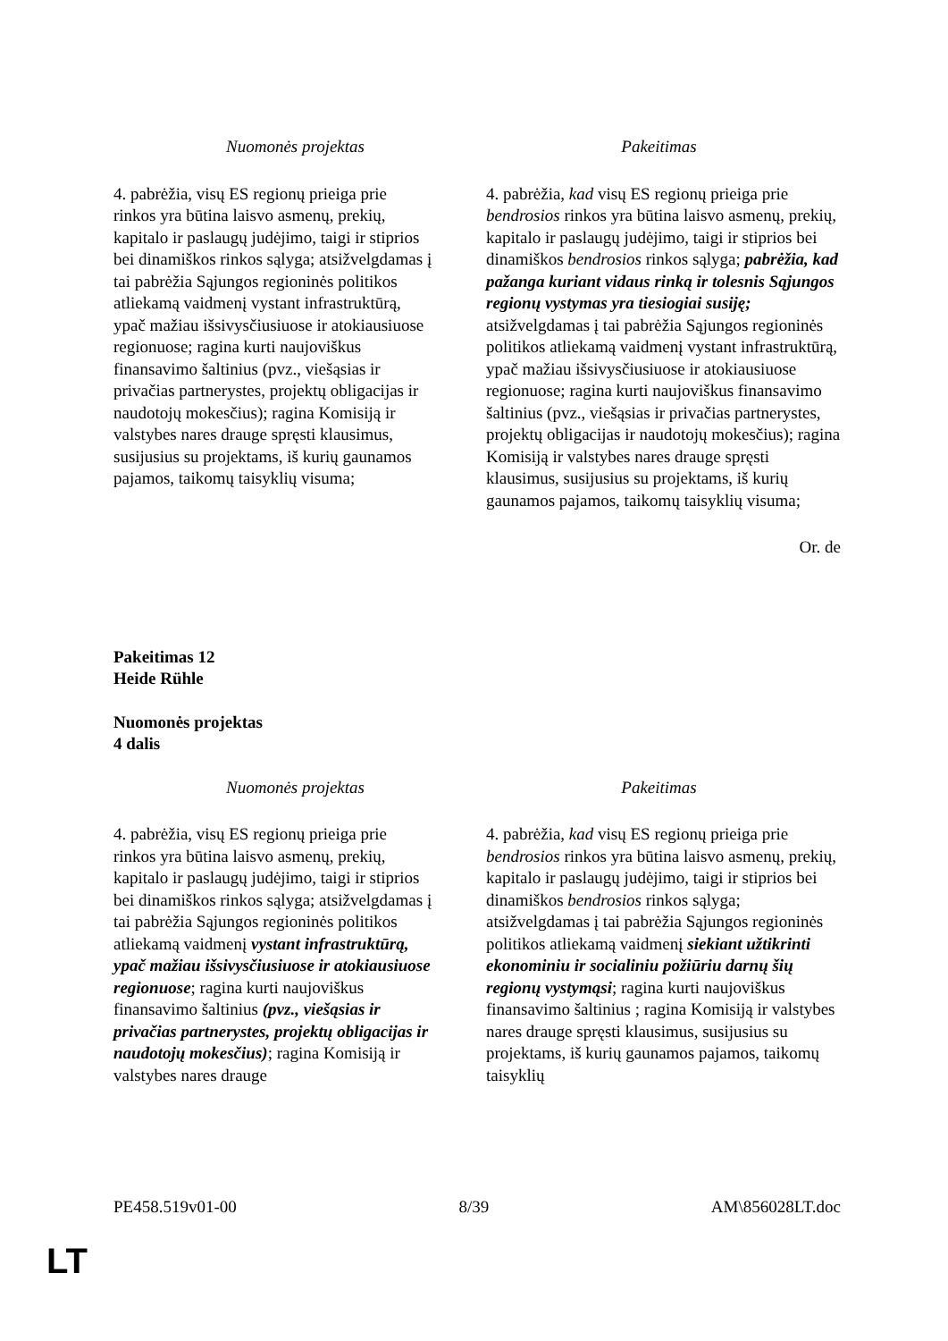| Nuomonės projektas | Pakeitimas |
| --- | --- |
| 4. pabrėžia, visų ES regionų prieiga prie rinkos yra būtina laisvo asmenų, prekių, kapitalo ir paslaugų judėjimo, taigi ir stiprios bei dinamiškos rinkos sąlyga; atsižvelgdamas į tai pabrėžia Sąjungos regioninės politikos atliekamą vaidmenį vystant infrastruktūrą, ypač mažiau išsivysčiusiuose ir atokiausiuose regionuose; ragina kurti naujoviškus finansavimo šaltinius (pvz., viešąsias ir privačias partnerystes, projektų obligacijas ir naudotojų mokesčius); ragina Komisiją ir valstybes nares drauge spręsti klausimus, susijusius su projektams, iš kurių gaunamos pajamos, taikomų taisyklių visuma; | 4. pabrėžia, kad visų ES regionų prieiga prie bendrosios rinkos yra būtina laisvo asmenų, prekių, kapitalo ir paslaugų judėjimo, taigi ir stiprios bei dinamiškos bendrosios rinkos sąlyga; pabrėžia, kad pažanga kuriant vidaus rinką ir tolesnis Sąjungos regionų vystymas yra tiesiogiai susiję; atsižvelgdamas į tai pabrėžia Sąjungos regioninės politikos atliekamą vaidmenį vystant infrastruktūrą, ypač mažiau išsivysčiusiuose ir atokiausiuose regionuose; ragina kurti naujoviškus finansavimo šaltinius (pvz., viešąsias ir privačias partnerystes, projektų obligacijas ir naudotojų mokesčius); ragina Komisiją ir valstybes nares drauge spręsti klausimus, susijusius su projektams, iš kurių gaunamos pajamos, taikomų taisyklių visuma; |
Or. de
Pakeitimas 12
Heide Rühle
Nuomonės projektas
4 dalis
| Nuomonės projektas | Pakeitimas |
| --- | --- |
| 4. pabrėžia, visų ES regionų prieiga prie rinkos yra būtina laisvo asmenų, prekių, kapitalo ir paslaugų judėjimo, taigi ir stiprios bei dinamiškos rinkos sąlyga; atsižvelgdamas į tai pabrėžia Sąjungos regioninės politikos atliekamą vaidmenį vystant infrastruktūrą, ypač mažiau išsivysčiusiuose ir atokiausiuose regionuose ; ragina kurti naujoviškus finansavimo šaltinius (pvz., viešąsias ir privačias partnerystes, projektų obligacijas ir naudotojų mokesčius) ; ragina Komisiją ir valstybes nares drauge | 4. pabrėžia, kad visų ES regionų prieiga prie bendrosios rinkos yra būtina laisvo asmenų, prekių, kapitalo ir paslaugų judėjimo, taigi ir stiprios bei dinamiškos bendrosios rinkos sąlyga; atsižvelgdamas į tai pabrėžia Sąjungos regioninės politikos atliekamą vaidmenį siekiant užtikrinti ekonominiu ir socialiniu požiūriu darnų šių regionų vystymąsi ; ragina kurti naujoviškus finansavimo šaltinius ; ragina Komisiją ir valstybes nares drauge spręsti klausimus, susijusius su projektams, iš kurių gaunamos pajamos, taikomų taisyklių |
PE458.519v01-00 8/39 AM\856028LT.doc
LT